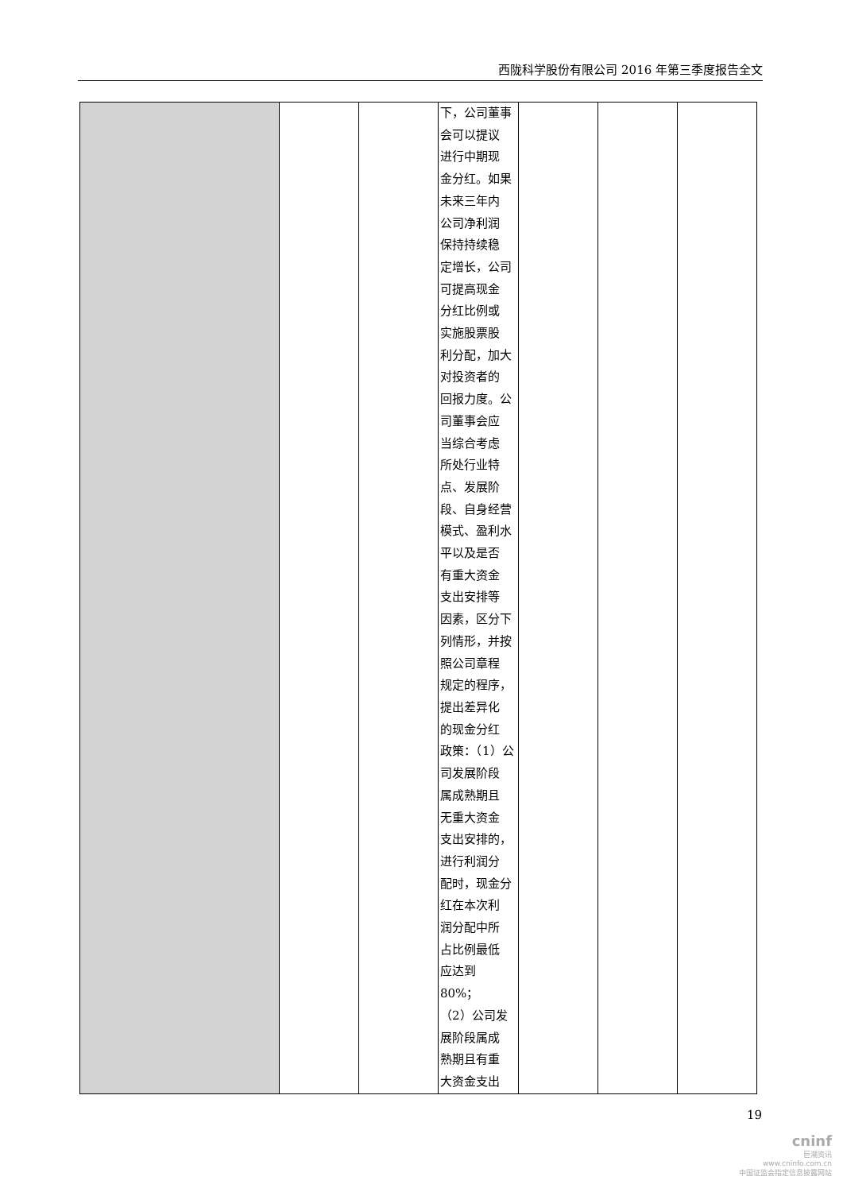西陇科学股份有限公司 2016 年第三季度报告全文
| | | | 下，公司董事 会可以提议 进行中期现 金分红。如果 未来三年内 公司净利润 保持持续稳 定增长，公司 可提高现金 分红比例或 实施股票股 利分配，加大 对投资者的 回报力度。公 司董事会应 当综合考虑 所处行业特 点、发展阶 段、自身经营 模式、盈利水 平以及是否 有重大资金 支出安排等 因素，区分下 列情形，并按 照公司章程 规定的程序， 提出差异化 的现金分红 政策：（1）公 司发展阶段 属成熟期且 无重大资金 支出安排的， 进行利润分 配时，现金分 红在本次利 润分配中所 占比例最低 应达到 80%； （2）公司发 展阶段属成 熟期且有重 大资金支出 | | | |
19
cninf
巨潮资讯
www.cninfo.com.cn
中国证监会指定信息披露网站